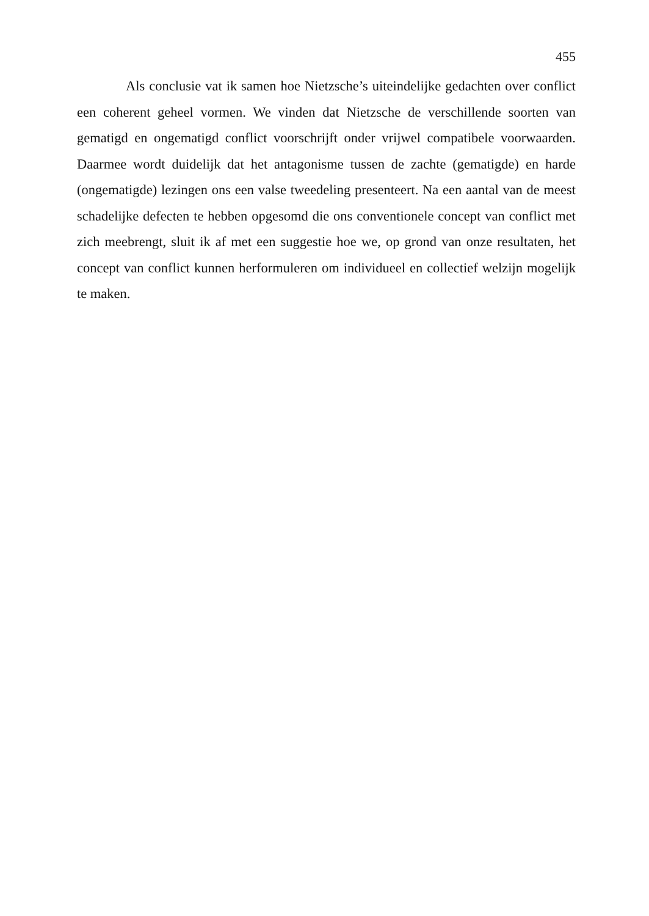455
Als conclusie vat ik samen hoe Nietzsche’s uiteindelijke gedachten over conflict een coherent geheel vormen. We vinden dat Nietzsche de verschillende soorten van gematigd en ongematigd conflict voorschrijft onder vrijwel compatibele voorwaarden. Daarmee wordt duidelijk dat het antagonisme tussen de zachte (gematigde) en harde (ongematigde) lezingen ons een valse tweedeling presenteert. Na een aantal van de meest schadelijke defecten te hebben opgesomd die ons conventionele concept van conflict met zich meebrengt, sluit ik af met een suggestie hoe we, op grond van onze resultaten, het concept van conflict kunnen herformuleren om individueel en collectief welzijn mogelijk te maken.